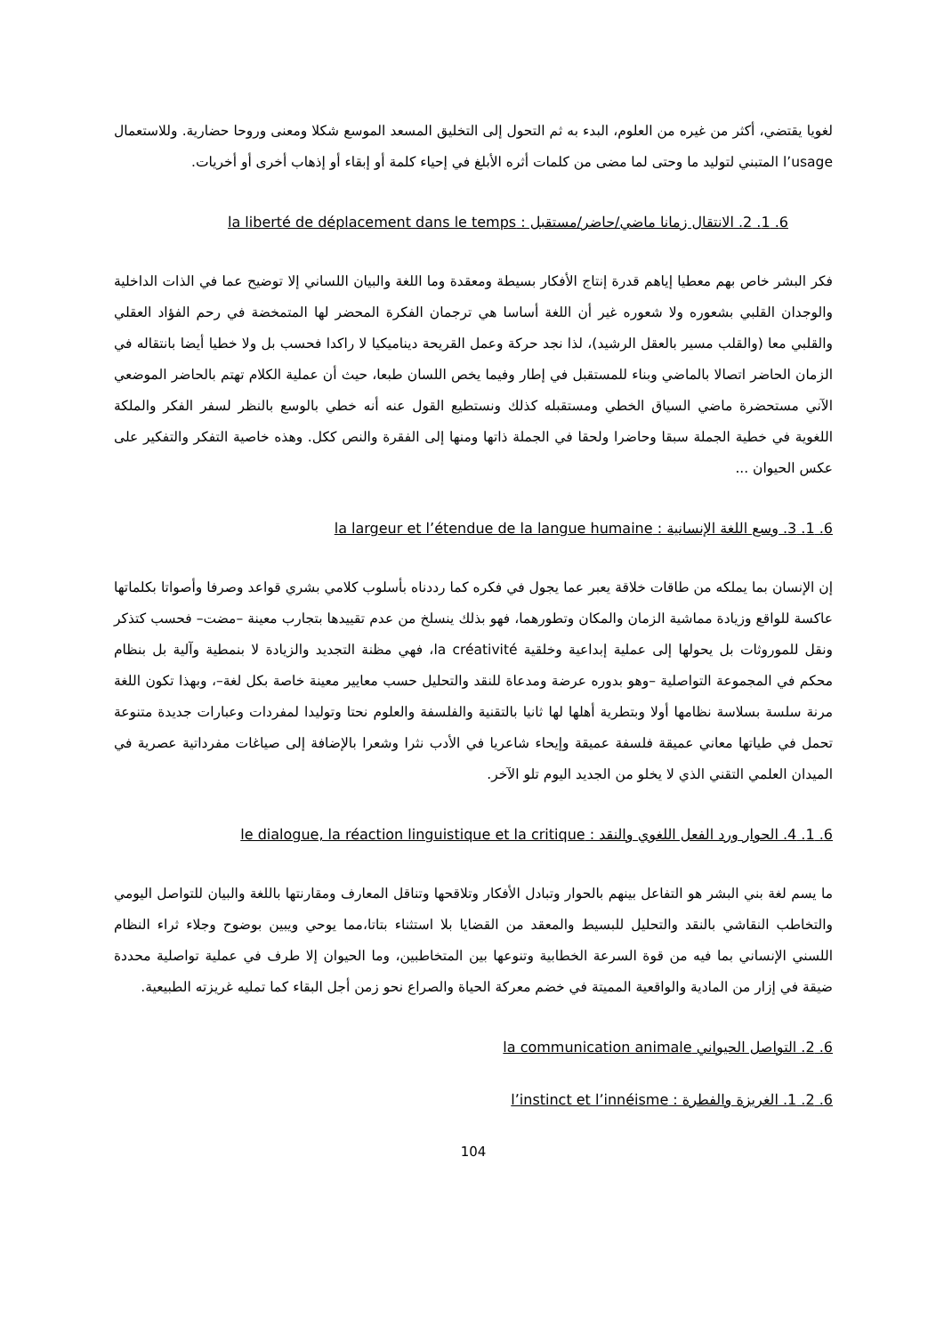لغويا يقتضي، أكثر من غيره من العلوم، البدء به ثم التحول إلى التخليق المسعد الموسع شكلا ومعنى وروحا حضارية. وللاستعمال l’usage المتبني لتوليد ما وحتى لما مضى من كلمات أثره الأبلغ في إحياء كلمة أو إبقاء أو إذهاب أخرى أو أخريات.
6. 1. 2. الانتقال زمانا ماضي/حاضر/مستقبل : la liberté de déplacement dans le temps
فكر البشر خاص بهم معطيا إياهم قدرة إنتاج الأفكار بسيطة ومعقدة وما اللغة والبيان اللساني إلا توضيح عما في الذات الداخلية والوجدان القلبي بشعوره ولا شعوره غير أن اللغة أساسا هي ترجمان الفكرة المحضر لها المتمخضة في رحم الفؤاد العقلي والقلبي معا (والقلب مسير بالعقل الرشيد)، لذا نجد حركة وعمل القريحة ديناميكيا لا راكدا فحسب بل ولا خطيا أيضا بانتقاله في الزمان الحاضر اتصالا بالماضي وبناء للمستقبل في إطار وفيما يخص اللسان طبعا، حيث أن عملية الكلام تهتم بالحاضر الموضعي الآني مستحضرة ماضي السياق الخطي ومستقبله كذلك ونستطيع القول عنه أنه خطي بالوسع بالنظر لسفر الفكر والملكة اللغوية في خطية الجملة سبقا وحاضرا ولحقا في الجملة ذاتها ومنها إلى الفقرة والنص ككل. وهذه خاصية التفكر والتفكير على عكس الحيوان ...
6. 1. 3. وسع اللغة الإنسانية : la largeur et l’étendue de la langue humaine
إن الإنسان بما يملكه من طاقات خلاقة يعبر عما يجول في فكره كما رددناه بأسلوب كلامي بشري قواعد وصرفا وأصواتا بكلماتها عاكسة للواقع وزيادة مماشية الزمان والمكان وتطورهما، فهو بذلك ينسلخ من عدم تقييدها بتجارب معينة –مضت– فحسب كتذكر ونقل للموروثات بل يحولها إلى عملية إبداعية وخلقية la créativité، فهي مظنة التجديد والزيادة لا بنمطية وآلية بل بنظام محكم في المجموعة التواصلية –وهو بدوره عرضة ومدعاة للنقد والتحليل حسب معايير معينة خاصة بكل لغة–، وبهذا تكون اللغة مرنة سلسة بسلاسة نظامها أولا وبتطرية أهلها لها ثانيا بالتقنية والفلسفة والعلوم نحتا وتوليدا لمفردات وعبارات جديدة متنوعة تحمل في طياتها معاني عميقة فلسفة عميقة وإيحاء شاعريا في الأدب نثرا وشعرا بالإضافة إلى صياغات مفرداتية عصرية في الميدان العلمي التقني الذي لا يخلو من الجديد اليوم تلو الآخر.
6. 1. 4. الحوار ورد الفعل اللغوي والنقد : le dialogue, la réaction linguistique et la critique
ما يسم لغة بني البشر هو التفاعل بينهم بالحوار وتبادل الأفكار وتلاقحها وتناقل المعارف ومقارنتها باللغة والبيان للتواصل اليومي والتخاطب النقاشي بالنقد والتحليل للبسيط والمعقد من القضايا بلا استثناء بتاتا،مما يوحي ويبين بوضوح وجلاء ثراء النظام اللسني الإنساني بما فيه من قوة السرعة الخطابية وتنوعها بين المتخاطبين، وما الحيوان إلا طرف في عملية تواصلية محددة ضيقة في إزار من المادية والواقعية المميتة في خضم معركة الحياة والصراع نحو زمن أجل البقاء كما تمليه غريزته الطبيعية.
6. 2. التواصل الحيواني la communication animale
6. 2. 1. الغريزة والفطرة : l’instinct et l’innéisme
104